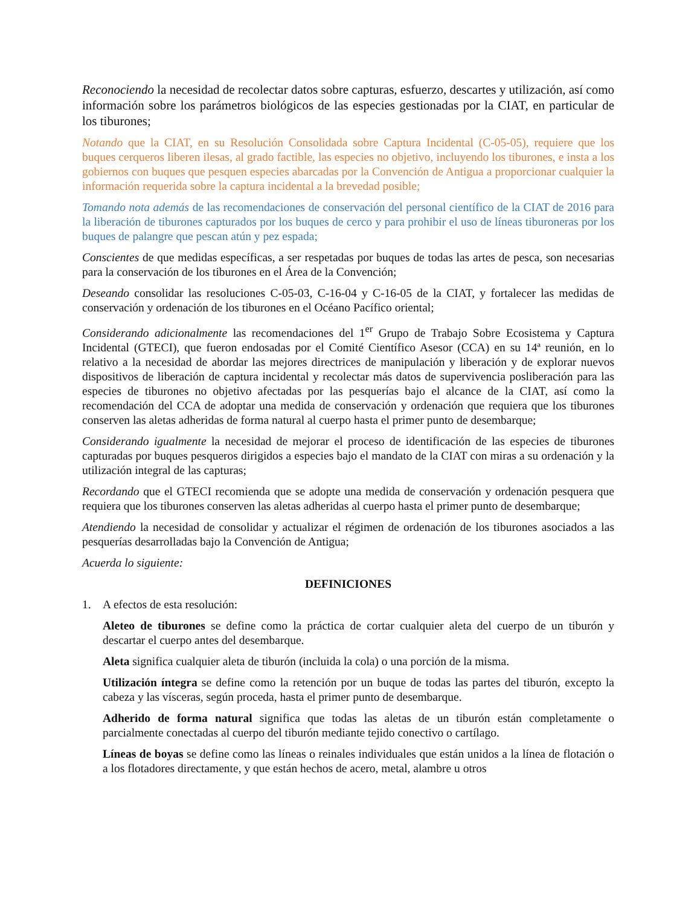Reconociendo la necesidad de recolectar datos sobre capturas, esfuerzo, descartes y utilización, así como información sobre los parámetros biológicos de las especies gestionadas por la CIAT, en particular de los tiburones;
Notando que la CIAT, en su Resolución Consolidada sobre Captura Incidental (C-05-05), requiere que los buques cerqueros liberen ilesas, al grado factible, las especies no objetivo, incluyendo los tiburones, e insta a los gobiernos con buques que pesquen especies abarcadas por la Convención de Antigua a proporcionar cualquier la información requerida sobre la captura incidental a la brevedad posible;
Tomando nota además de las recomendaciones de conservación del personal científico de la CIAT de 2016 para la liberación de tiburones capturados por los buques de cerco y para prohibir el uso de líneas tiburoneras por los buques de palangre que pescan atún y pez espada;
Conscientes de que medidas específicas, a ser respetadas por buques de todas las artes de pesca, son necesarias para la conservación de los tiburones en el Área de la Convención;
Deseando consolidar las resoluciones C-05-03, C-16-04 y C-16-05 de la CIAT, y fortalecer las medidas de conservación y ordenación de los tiburones en el Océano Pacífico oriental;
Considerando adicionalmente las recomendaciones del 1<sup>er</sup> Grupo de Trabajo Sobre Ecosistema y Captura Incidental (GTECI), que fueron endosadas por el Comité Científico Asesor (CCA) en su 14ª reunión, en lo relativo a la necesidad de abordar las mejores directrices de manipulación y liberación y de explorar nuevos dispositivos de liberación de captura incidental y recolectar más datos de supervivencia posliberación para las especies de tiburones no objetivo afectadas por las pesquerías bajo el alcance de la CIAT, así como la recomendación del CCA de adoptar una medida de conservación y ordenación que requiera que los tiburones conserven las aletas adheridas de forma natural al cuerpo hasta el primer punto de desembarque;
Considerando igualmente la necesidad de mejorar el proceso de identificación de las especies de tiburones capturadas por buques pesqueros dirigidos a especies bajo el mandato de la CIAT con miras a su ordenación y la utilización integral de las capturas;
Recordando que el GTECI recomienda que se adopte una medida de conservación y ordenación pesquera que requiera que los tiburones conserven las aletas adheridas al cuerpo hasta el primer punto de desembarque;
Atendiendo la necesidad de consolidar y actualizar el régimen de ordenación de los tiburones asociados a las pesquerías desarrolladas bajo la Convención de Antigua;
Acuerda lo siguiente:
DEFINICIONES
1. A efectos de esta resolución:
Aleteo de tiburones se define como la práctica de cortar cualquier aleta del cuerpo de un tiburón y descartar el cuerpo antes del desembarque.
Aleta significa cualquier aleta de tiburón (incluida la cola) o una porción de la misma.
Utilización íntegra se define como la retención por un buque de todas las partes del tiburón, excepto la cabeza y las vísceras, según proceda, hasta el primer punto de desembarque.
Adherido de forma natural significa que todas las aletas de un tiburón están completamente o parcialmente conectadas al cuerpo del tiburón mediante tejido conectivo o cartílago.
Líneas de boyas se define como las líneas o reinales individuales que están unidos a la línea de flotación o a los flotadores directamente, y que están hechos de acero, metal, alambre u otros